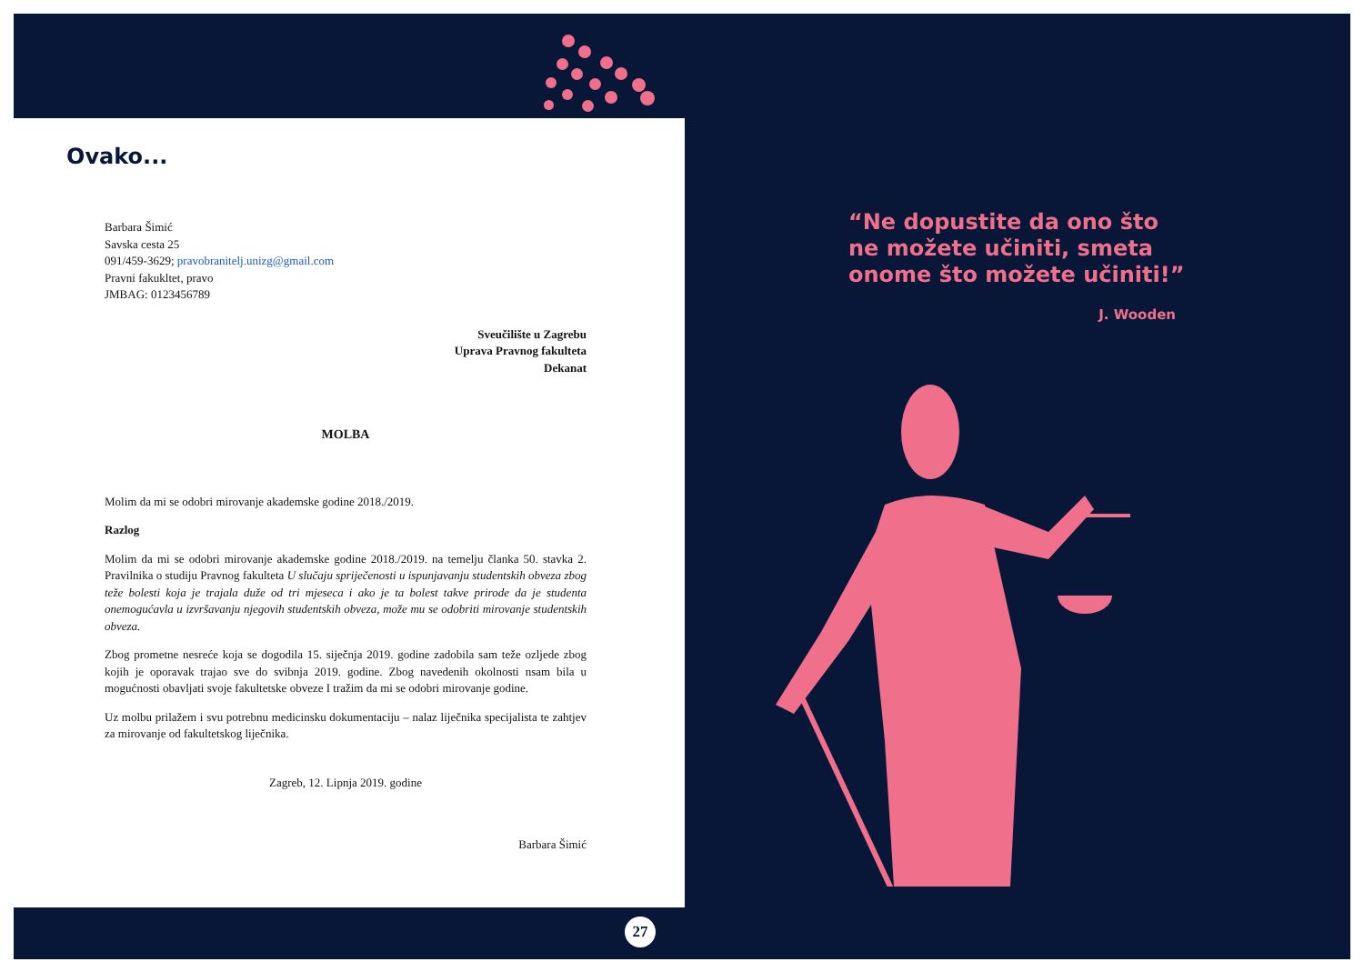Ovako...
Barbara Šimić
Savska cesta 25
091/459-3629; pravobranitelj.unizg@gmail.com
Pravni fakukltet, pravo
JMBAG: 0123456789
Sveučilište u Zagrebu
Uprava Pravnog fakulteta
Dekanat
MOLBA
Molim da mi se odobri mirovanje akademske godine 2018./2019.
Razlog
Molim da mi se odobri mirovanje akademske godine 2018./2019. na temelju članka 50. stavka 2. Pravilnika o studiju Pravnog fakulteta U slučaju spriječenosti u ispunjavanju studentskih obveza zbog teže bolesti koja je trajala duže od tri mjeseca i ako je ta bolest takve prirode da je studenta onemogućavla u izvršavanju njegovih studentskih obveza, može mu se odobriti mirovanje studentskih obveza.
Zbog prometne nesreće koja se dogodila 15. siječnja 2019. godine zadobila sam teže ozljede zbog kojih je oporavak trajao sve do svibnja 2019. godine. Zbog navedenih okolnosti nsam bila u mogućnosti obavljati svoje fakultetske obveze I tražim da mi se odobri mirovanje godine.
Uz molbu prilažem i svu potrebnu medicinsku dokumentaciju – nalaz liječnika specijalista te zahtjev za mirovanje od fakultetskog liječnika.
Zagreb, 12. Lipnja 2019. godine
Barbara Šimić
27
“Ne dopustite da ono što
ne možete učiniti, smeta
onome što možete učiniti!”
J. Wooden